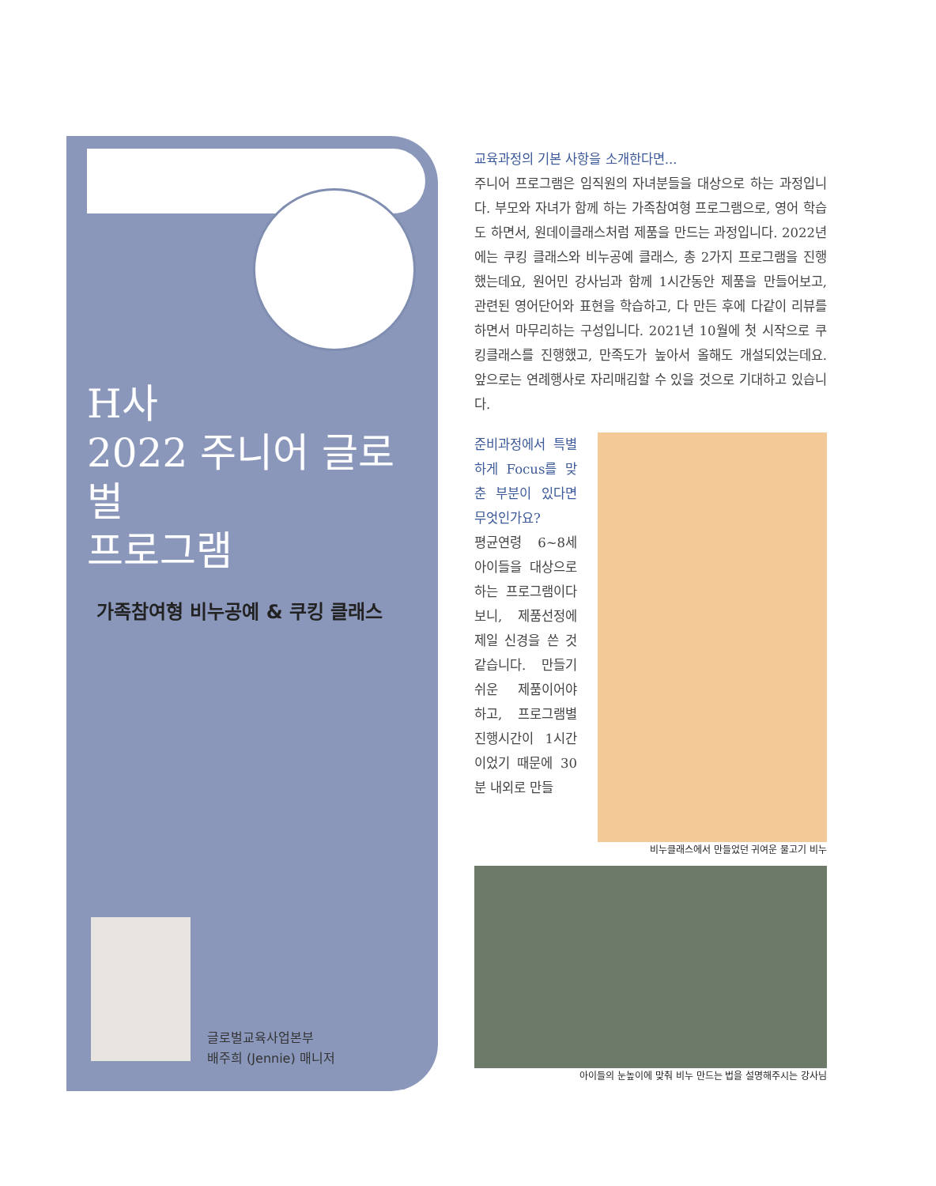H사
2022 주니어 글로벌
프로그램
가족참여형 비누공예 & 쿠킹 클래스
글로벌교육사업본부
배주희 (Jennie) 매니저
교육과정의 기본 사항을 소개한다면...
주니어 프로그램은 임직원의 자녀분들을 대상으로 하는 과정입니다. 부모와 자녀가 함께 하는 가족참여형 프로그램으로, 영어 학습도 하면서, 원데이클래스처럼 제품을 만드는 과정입니다. 2022년에는 쿠킹 클래스와 비누공예 클래스, 총 2가지 프로그램을 진행했는데요, 원어민 강사님과 함께 1시간동안 제품을 만들어보고, 관련된 영어단어와 표현을 학습하고, 다 만든 후에 다같이 리뷰를 하면서 마무리하는 구성입니다. 2021년 10월에 첫 시작으로 쿠킹클래스를 진행했고, 만족도가 높아서 올해도 개설되었는데요. 앞으로는 연례행사로 자리매김할 수 있을 것으로 기대하고 있습니다.
준비과정에서 특별하게 Focus를 맞춘 부분이 있다면 무엇인가요?
평균연령 6~8세 아이들을 대상으로 하는 프로그램이다 보니, 제품선정에 제일 신경을 쓴 것 같습니다. 만들기 쉬운 제품이어야 하고, 프로그램별 진행시간이 1시간이었기 때문에 30분 내외로 만들
비누클래스에서 만들었던 귀여운 물고기 비누
아이들의 눈높이에 맞춰 비누 만드는 법을 설명해주시는 강사님